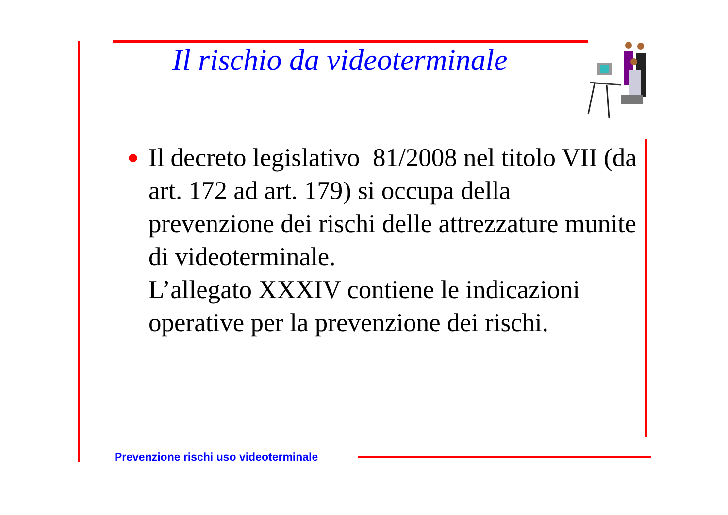Il rischio da videoterminale
●
Il decreto legislativo 81/2008 nel titolo VII (da art. 172 ad art. 179) si occupa della prevenzione dei rischi delle attrezzature munite di videoterminale.
L’allegato XXXIV contiene le indicazioni operative per la prevenzione dei rischi.
Prevenzione rischi uso videoterminale